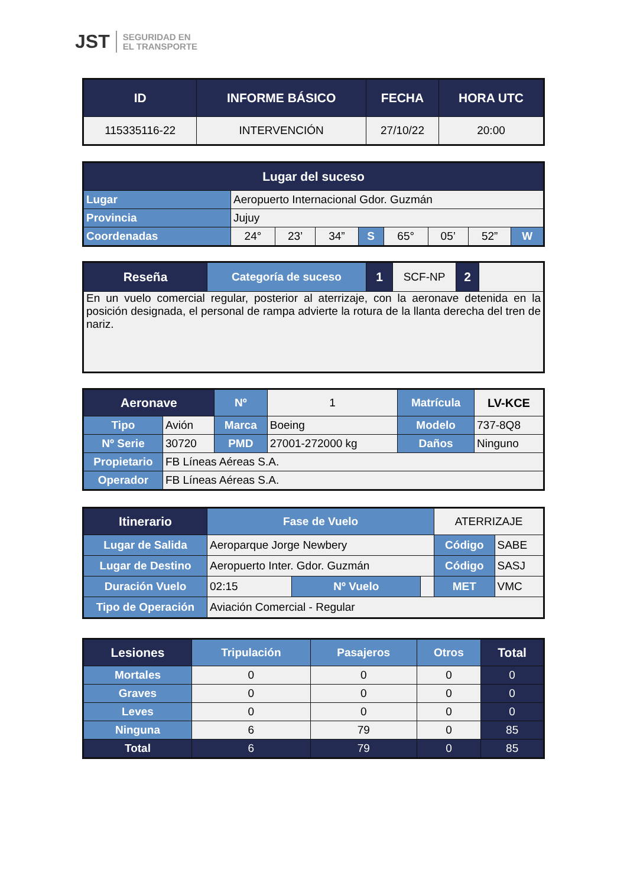JST SEGURIDAD EN
EL TRANSPORTE
| ID | INFORME BÁSICO | FECHA | HORA UTC |
| --- | --- | --- | --- |
| 115335116-22 | INTERVENCIÓN | 27/10/22 | 20:00 |
| Lugar del suceso | | | | | | | | |
| --- | --- | --- | --- | --- | --- | --- | --- | --- |
| Lugar | Aeropuerto Internacional Gdor. Guzmán | | | | | | | |
| Provincia | Jujuy | | | | | | | |
| Coordenadas | 24° | 23’ | 34” | S | 65° | 05’ | 52” | W |
| Reseña | Categoría de suceso | 1 | SCF-NP | 2 | |
| En un vuelo comercial regular, posterior al aterrizaje, con la aeronave detenida en la posición designada, el personal de rampa advierte la rotura de la llanta derecha del tren de nariz. | | | | | |
| Aeronave | | Nº | 1 | Matrícula | | LV-KCE |
| Tipo | Avión | Marca | Boeing | Modelo | 737-8Q8 | |
| Nº Serie | 30720 | PMD | 27001-272000 kg | Daños | Ninguno | |
| Propietario | FB Líneas Aéreas S.A. | | | | | |
| Operador | FB Líneas Aéreas S.A. | | | | | |
| Itinerario | Fase de Vuelo | | | ATERRIZAJE | |
| Lugar de Salida | Aeroparque Jorge Newbery | | | Código | SABE |
| Lugar de Destino | Aeropuerto Inter. Gdor. Guzmán | | | Código | SASJ |
| Duración Vuelo | 02:15 | Nº Vuelo | | MET | VMC |
| Tipo de Operación | Aviación Comercial - Regular | | | | |
| Lesiones | Tripulación | Pasajeros | Otros | Total |
| --- | --- | --- | --- | --- |
| Mortales | 0 | 0 | 0 | 0 |
| Graves | 0 | 0 | 0 | 0 |
| Leves | 0 | 0 | 0 | 0 |
| Ninguna | 6 | 79 | 0 | 85 |
| Total | 6 | 79 | 0 | 85 |